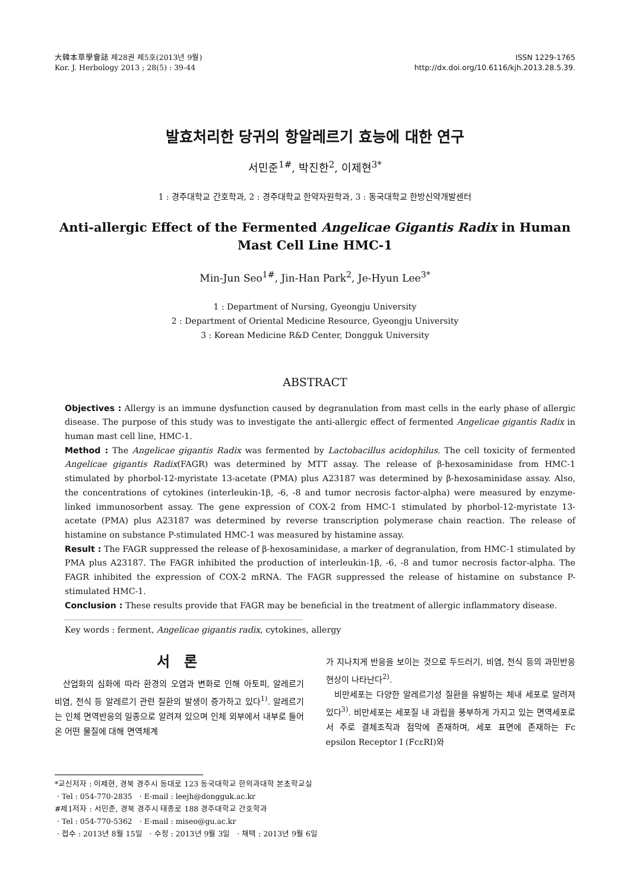大韓本草學會誌 제28권 제5호(2013년 9월)
Kor. J. Herbology 2013 ; 28(5) : 39-44
ISSN 1229-1765
http://dx.doi.org/10.6116/kjh.2013.28.5.39.
발효처리한 당귀의 항알레르기 효능에 대한 연구
서민준<sup>1#</sup>, 박진한<sup>2</sup>, 이제현<sup>3*</sup>
1 : 경주대학교 간호학과, 2 : 경주대학교 한약자원학과, 3 : 동국대학교 한방신약개발센터
Anti-allergic Effect of the Fermented Angelicae Gigantis Radix in Human Mast Cell Line HMC-1
Min-Jun Seo<sup>1#</sup>, Jin-Han Park<sup>2</sup>, Je-Hyun Lee<sup>3*</sup>
1 : Department of Nursing, Gyeongju University
2 : Department of Oriental Medicine Resource, Gyeongju University
3 : Korean Medicine R&D Center, Dongguk University
ABSTRACT
Objectives : Allergy is an immune dysfunction caused by degranulation from mast cells in the early phase of allergic disease. The purpose of this study was to investigate the anti-allergic effect of fermented Angelicae gigantis Radix in human mast cell line, HMC-1.
Method : The Angelicae gigantis Radix was fermented by Lactobacillus acidophilus. The cell toxicity of fermented Angelicae gigantis Radix(FAGR) was determined by MTT assay. The release of β-hexosaminidase from HMC-1 stimulated by phorbol-12-myristate 13-acetate (PMA) plus A23187 was determined by β-hexosaminidase assay. Also, the concentrations of cytokines (interleukin-1β, -6, -8 and tumor necrosis factor-alpha) were measured by enzyme-linked immunosorbent assay. The gene expression of COX-2 from HMC-1 stimulated by phorbol-12-myristate 13-acetate (PMA) plus A23187 was determined by reverse transcription polymerase chain reaction. The release of histamine on substance P-stimulated HMC-1 was measured by histamine assay.
Result : The FAGR suppressed the release of β-hexosaminidase, a marker of degranulation, from HMC-1 stimulated by PMA plus A23187. The FAGR inhibited the production of interleukin-1β, -6, -8 and tumor necrosis factor-alpha. The FAGR inhibited the expression of COX-2 mRNA. The FAGR suppressed the release of histamine on substance P-stimulated HMC-1.
Conclusion : These results provide that FAGR may be beneficial in the treatment of allergic inflammatory disease.
Key words : ferment, Angelicae gigantis radix, cytokines, allergy
서 론
산업화의 심화에 따라 환경의 오염과 변화로 인해 아토피, 알레르기 비염, 천식 등 알레르기 관련 질환의 발생이 증가하고 있다<sup>1)</sup>. 알레르기는 인체 면역반응의 일종으로 알려져 있으며 인체 외부에서 내부로 들어온 어떤 물질에 대해 면역체계
가 지나치게 반응을 보이는 것으로 두드러기, 비염, 천식 등의 과민반응 현상이 나타난다<sup>2)</sup>.
비만세포는 다양한 알레르기성 질환을 유발하는 체내 세포로 알려져 있다<sup>3)</sup>. 비만세포는 세포질 내 과립을 풍부하게 가지고 있는 면역세포로서 주로 결체조직과 점막에 존재하며, 세포 표면에 존재하는 Fc epsilon Receptor Ⅰ (FcεRⅠ)와
*교신저자 : 이제현, 경북 경주시 동대로 123 동국대학교 한의과대학 본초학교실
· Tel : 054-770-2835 · E-mail : leejh@dongguk.ac.kr
#제1저자 : 서민준, 경북 경주시 태종로 188 경주대학교 간호학과
· Tel : 054-770-5362 · E-mail : miseo@gu.ac.kr
· 접수 : 2013년 8월 15일 · 수정 : 2013년 9월 3일 · 채택 : 2013년 9월 6일